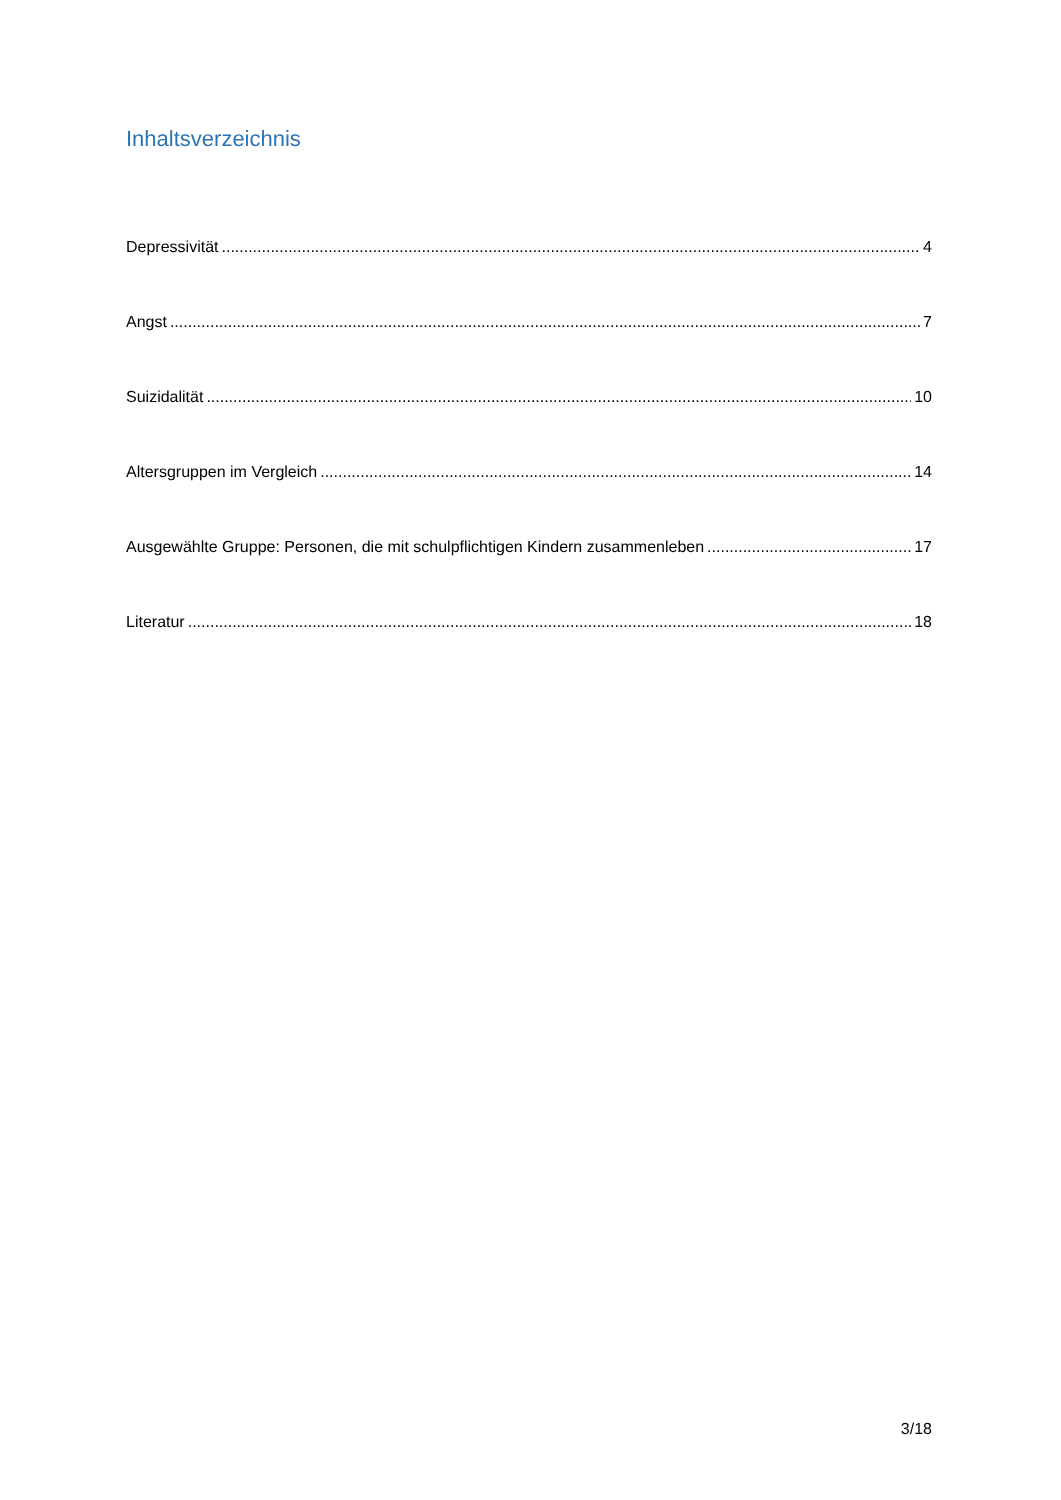Inhaltsverzeichnis
Depressivität 4
Angst 7
Suizidalität 10
Altersgruppen im Vergleich 14
Ausgewählte Gruppe: Personen, die mit schulpflichtigen Kindern zusammenleben 17
Literatur 18
3/18